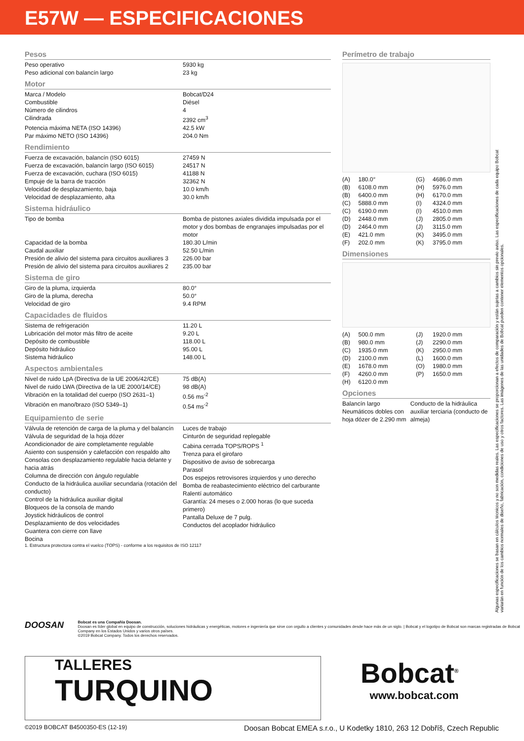E57W — ESPECIFICACIONES
Pesos
| Peso operativo | 5930 kg |
| Peso adicional con balancín largo | 23 kg |
Motor
| Marca / Modelo | Bobcat/D24 |
| Combustible | Diésel |
| Número de cilindros | 4 |
| Cilindrada | 2392 cm<sup>3</sup> |
| Potencia máxima NETA (ISO 14396) | 42.5 kW |
| Par máximo NETO (ISO 14396) | 204.0 Nm |
Rendimiento
| Fuerza de excavación, balancín (ISO 6015) | 27459 N |
| Fuerza de excavación, balancín largo (ISO 6015) | 24517 N |
| Fuerza de excavación, cuchara (ISO 6015) | 41188 N |
| Empuje de la barra de tracción | 32362 N |
| Velocidad de desplazamiento, baja | 10.0 km/h |
| Velocidad de desplazamiento, alta | 30.0 km/h |
Sistema hidráulico
| Tipo de bomba | Bomba de pistones axiales dividida impulsada por el motor y dos bombas de engranajes impulsadas por el motor |
| Capacidad de la bomba | 180.30 L/min |
| Caudal auxiliar | 52.50 L/min |
| Presión de alivio del sistema para circuitos auxiliares 3 | 226.00 bar |
| Presión de alivio del sistema para circuitos auxiliares 2 | 235.00 bar |
Sistema de giro
| Giro de la pluma, izquierda | 80.0° |
| Giro de la pluma, derecha | 50.0° |
| Velocidad de giro | 9.4 RPM |
Capacidades de fluidos
| Sistema de refrigeración | 11.20 L |
| Lubricación del motor más filtro de aceite | 9.20 L |
| Depósito de combustible | 118.00 L |
| Depósito hidráulico | 95.00 L |
| Sistema hidráulico | 148.00 L |
Aspectos ambientales
| Nivel de ruido LpA (Directiva de la UE 2006/42/CE) | 75 dB(A) |
| Nivel de ruido LWA (Directiva de la UE 2000/14/CE) | 98 dB(A) |
| Vibración en la totalidad del cuerpo (ISO 2631–1) | 0.56 ms<sup>-2</sup> |
| Vibración en mano/brazo (ISO 5349–1) | 0.54 ms<sup>-2</sup> |
Equipamiento de serie
| Válvula de retención de carga de la pluma y del balancín Válvula de seguridad de la hoja dózer Acondicionador de aire completamente regulable Asiento con suspensión y calefacción con respaldo alto Consolas con desplazamiento regulable hacia delante y hacia atrás Columna de dirección con ángulo regulable Conducto de la hidráulica auxiliar secundaria (rotación del conducto) Control de la hidráulica auxiliar digital Bloqueos de la consola de mando Joystick hidráulicos de control Desplazamiento de dos velocidades Guantera con cierre con llave Bocina | Luces de trabajo Cinturón de seguridad replegable Cabina cerrada TOPS/ROPS <sup>1</sup> Trenza para el girofaro Dispositivo de aviso de sobrecarga Parasol Dos espejos retrovisores izquierdos y uno derecho Bomba de reabastecimiento eléctrico del carburante Ralentí automático Garantía: 24 meses o 2.000 horas (lo que suceda primero) Pantalla Deluxe de 7 pulg. Conductos del acoplador hidráulico |
1. Estructura protectora contra el vuelco (TOPS) - conforme a los requisitos de ISO 12117
Perímetro de trabajo
| (A) | 180.0° | (G) | 4686.0 mm |
| (B) | 6108.0 mm | (H) | 5976.0 mm |
| (B) | 6400.0 mm | (H) | 6170.0 mm |
| (C) | 5888.0 mm | (I) | 4324.0 mm |
| (C) | 6190.0 mm | (I) | 4510.0 mm |
| (D) | 2448.0 mm | (J) | 2805.0 mm |
| (D) | 2464.0 mm | (J) | 3115.0 mm |
| (E) | 421.0 mm | (K) | 3495.0 mm |
| (F) | 202.0 mm | (K) | 3795.0 mm |
Dimensiones
| (A) | 500.0 mm | (J) | 1920.0 mm |
| (B) | 980.0 mm | (J) | 2290.0 mm |
| (C) | 1935.0 mm | (K) | 2950.0 mm |
| (D) | 2100.0 mm | (L) | 1600.0 mm |
| (E) | 1678.0 mm | (O) | 1980.0 mm |
| (F) | 4260.0 mm | (P) | 1650.0 mm |
| (H) | 6120.0 mm | | |
Opciones
| Balancín largo Neumáticos dobles con hoja dózer de 2.290 mm | Conducto de la hidráulica auxiliar terciaria (conducto de almeja) |
Algunas especificaciones se basan en cálculos técnicos y no son medidas reales. Las especificaciones se proporcionan a efectos de comparación y están sujetas a cambios sin previo aviso. Las especificaciones de cada equipo Bobcat variarán en función de los cambios normales de diseño, fabricación, condiciones de uso y otros factores. Las imágenes de las unidades de Bobcat pueden contener elementos opcionales.
DOOSAN
Bobcat es una Compañía Doosan.
Doosan es líder global en equipo de construcción, soluciones hidráulicas y energéticas, motores e ingeniería que sirve con orgullo a clientes y comunidades desde hace más de un siglo. | Bobcat y el logotipo de Bobcat son marcas registradas de Bobcat Company en los Estados Unidos y varios otros países.
©2019 Bobcat Company. Todos los derechos reservados.
TALLERES
TURQUINO
Bobcat<sup>®</sup>
www.bobcat.com
©2019 BOBCAT B4500350-ES (12-19) Doosan Bobcat EMEA s.r.o., U Kodetky 1810, 263 12 Dobříš, Czech Republic